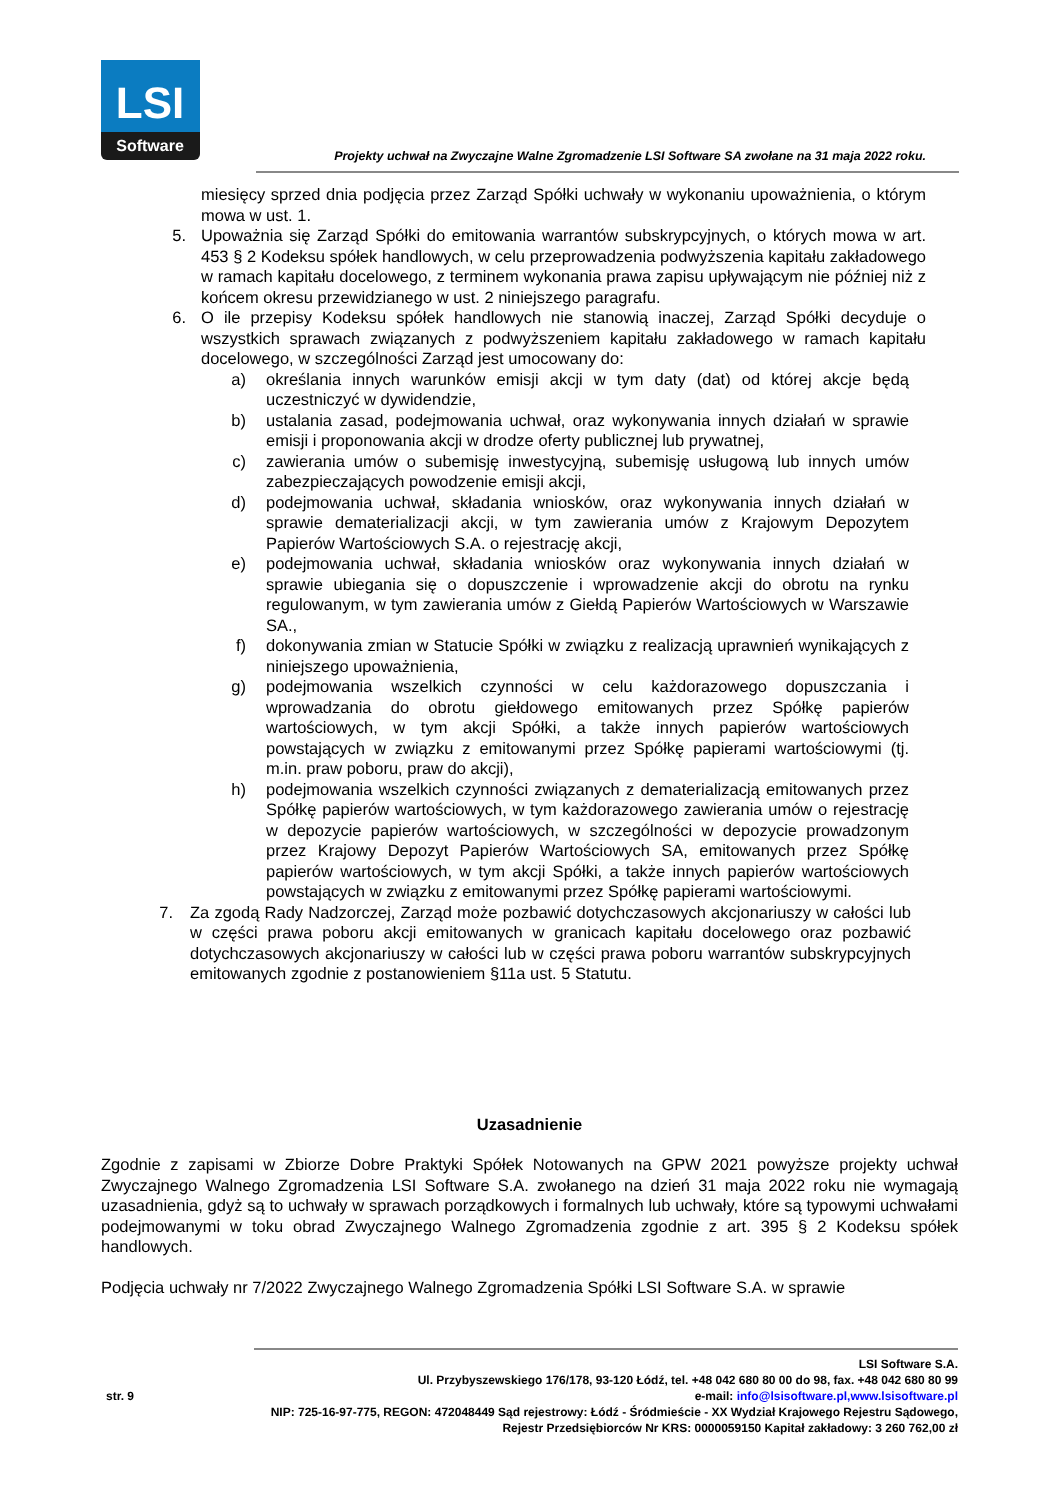LSI
Software
Projekty uchwał na Zwyczajne Walne Zgromadzenie LSI Software SA zwołane na 31 maja 2022 roku.
miesięcy sprzed dnia podjęcia przez Zarząd Spółki uchwały w wykonaniu upoważnienia, o którym mowa w ust. 1.
5. Upoważnia się Zarząd Spółki do emitowania warrantów subskrypcyjnych, o których mowa w art. 453 § 2 Kodeksu spółek handlowych, w celu przeprowadzenia podwyższenia kapitału zakładowego w ramach kapitału docelowego, z terminem wykonania prawa zapisu upływającym nie później niż z końcem okresu przewidzianego w ust. 2 niniejszego paragrafu.
6. O ile przepisy Kodeksu spółek handlowych nie stanowią inaczej, Zarząd Spółki decyduje o wszystkich sprawach związanych z podwyższeniem kapitału zakładowego w ramach kapitału docelowego, w szczególności Zarząd jest umocowany do:
a) określania innych warunków emisji akcji w tym daty (dat) od której akcje będą uczestniczyć w dywidendzie,
b) ustalania zasad, podejmowania uchwał, oraz wykonywania innych działań w sprawie emisji i proponowania akcji w drodze oferty publicznej lub prywatnej,
c) zawierania umów o subemisję inwestycyjną, subemisję usługową lub innych umów zabezpieczających powodzenie emisji akcji,
d) podejmowania uchwał, składania wniosków, oraz wykonywania innych działań w sprawie dematerializacji akcji, w tym zawierania umów z Krajowym Depozytem Papierów Wartościowych S.A. o rejestrację akcji,
e) podejmowania uchwał, składania wniosków oraz wykonywania innych działań w sprawie ubiegania się o dopuszczenie i wprowadzenie akcji do obrotu na rynku regulowanym, w tym zawierania umów z Giełdą Papierów Wartościowych w Warszawie SA.,
f) dokonywania zmian w Statucie Spółki w związku z realizacją uprawnień wynikających z niniejszego upoważnienia,
g) podejmowania wszelkich czynności w celu każdorazowego dopuszczania i wprowadzania do obrotu giełdowego emitowanych przez Spółkę papierów wartościowych, w tym akcji Spółki, a także innych papierów wartościowych powstających w związku z emitowanymi przez Spółkę papierami wartościowymi (tj. m.in. praw poboru, praw do akcji),
h) podejmowania wszelkich czynności związanych z dematerializacją emitowanych przez Spółkę papierów wartościowych, w tym każdorazowego zawierania umów o rejestrację w depozycie papierów wartościowych, w szczególności w depozycie prowadzonym przez Krajowy Depozyt Papierów Wartościowych SA, emitowanych przez Spółkę papierów wartościowych, w tym akcji Spółki, a także innych papierów wartościowych powstających w związku z emitowanymi przez Spółkę papierami wartościowymi.
7. Za zgodą Rady Nadzorczej, Zarząd może pozbawić dotychczasowych akcjonariuszy w całości lub w części prawa poboru akcji emitowanych w granicach kapitału docelowego oraz pozbawić dotychczasowych akcjonariuszy w całości lub w części prawa poboru warrantów subskrypcyjnych emitowanych zgodnie z postanowieniem §11a ust. 5 Statutu.
Uzasadnienie
Zgodnie z zapisami w Zbiorze Dobre Praktyki Spółek Notowanych na GPW 2021 powyższe projekty uchwał Zwyczajnego Walnego Zgromadzenia LSI Software S.A. zwołanego na dzień 31 maja 2022 roku nie wymagają uzasadnienia, gdyż są to uchwały w sprawach porządkowych i formalnych lub uchwały, które są typowymi uchwałami podejmowanymi w toku obrad Zwyczajnego Walnego Zgromadzenia zgodnie z art. 395 § 2 Kodeksu spółek handlowych.
Podjęcia uchwały nr 7/2022 Zwyczajnego Walnego Zgromadzenia Spółki LSI Software S.A. w sprawie
str. 9
LSI Software S.A.
Ul. Przybyszewskiego 176/178, 93-120 Łódź, tel. +48 042 680 80 00 do 98, fax. +48 042 680 80 99
e-mail: info@lsisoftware.pl,www.lsisoftware.pl
NIP: 725-16-97-775, REGON: 472048449 Sąd rejestrowy: Łódź - Śródmieście - XX Wydział Krajowego Rejestru Sądowego,
Rejestr Przedsiębiorców Nr KRS: 0000059150 Kapitał zakładowy: 3 260 762,00 zł